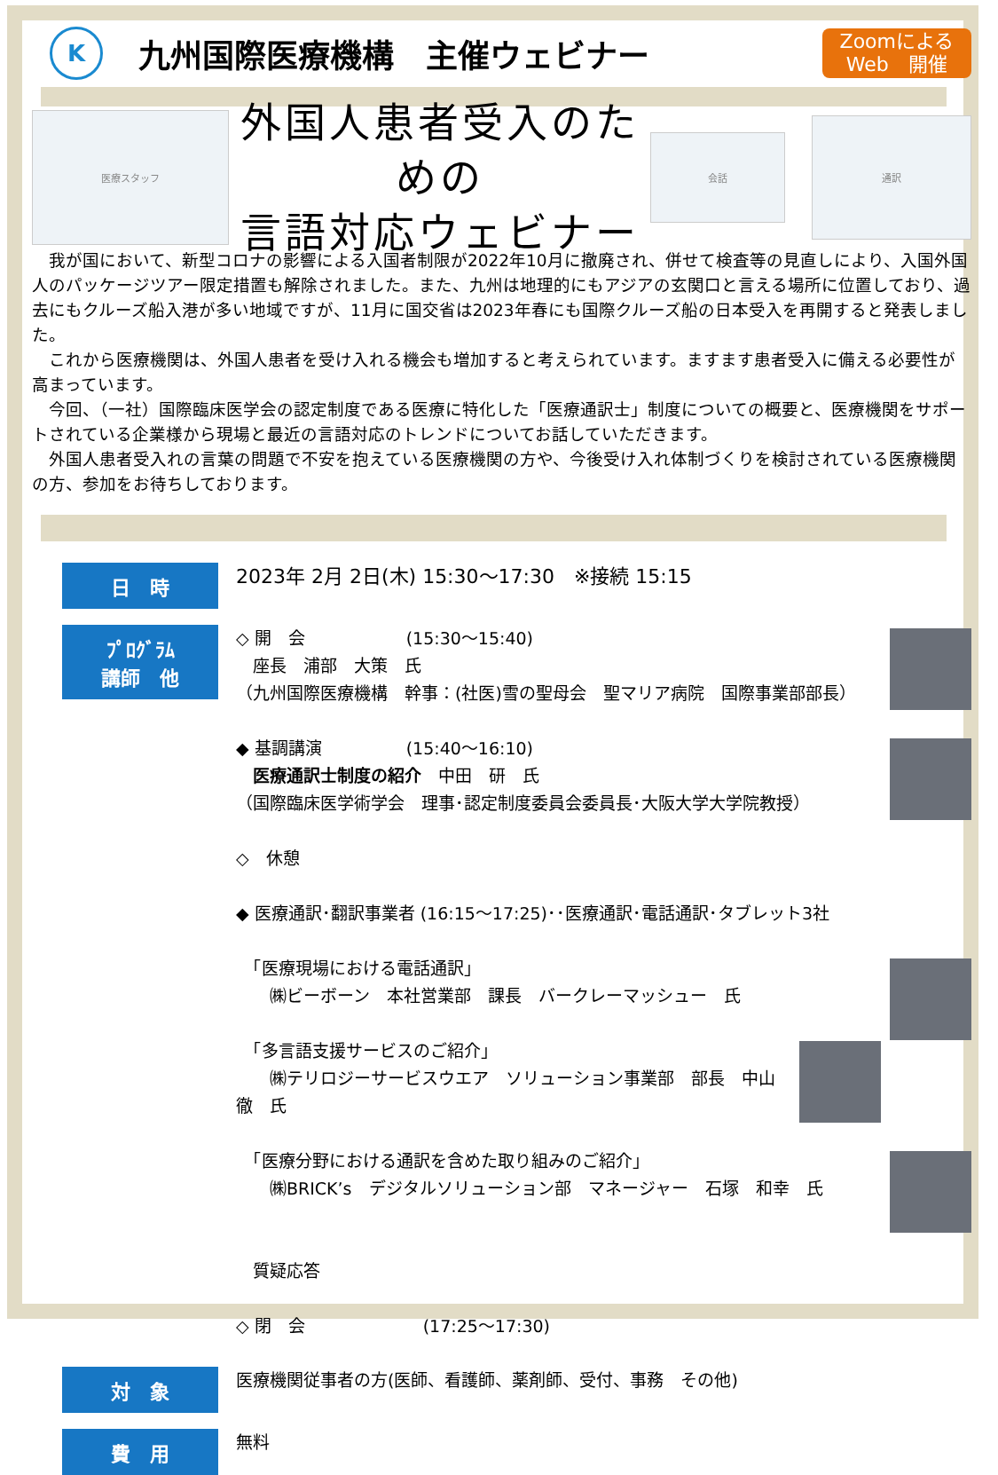K
九州国際医療機構　主催ウェビナー
Zoomによる
Web　開催
医療スタッフ
外国人患者受入のための
言語対応ウェビナー
会話
通訳
　我が国において、新型コロナの影響による入国者制限が2022年10月に撤廃され、併せて検査等の見直しにより、入国外国人のパッケージツアー限定措置も解除されました。また、九州は地理的にもアジアの玄関口と言える場所に位置しており、過去にもクルーズ船入港が多い地域ですが、11月に国交省は2023年春にも国際クルーズ船の日本受入を再開すると発表しました。
　これから医療機関は、外国人患者を受け入れる機会も増加すると考えられています。ますます患者受入に備える必要性が高まっています。
　今回、（一社）国際臨床医学会の認定制度である医療に特化した「医療通訳士」制度についての概要と、医療機関をサポートされている企業様から現場と最近の言語対応のトレンドについてお話していただきます。
　外国人患者受入れの言葉の問題で不安を抱えている医療機関の方や、今後受け入れ体制づくりを検討されている医療機関の方、参加をお待ちしております。
日　時
2023年 2月 2日(木) 15:30～17:30　※接続 15:15
ﾌﾟﾛｸﾞﾗﾑ
講師　他
◇ 開　会　　　　　　(15:30～15:40)
　座長　浦部　大策　氏
（九州国際医療機構　幹事：(社医)雪の聖母会　聖マリア病院　国際事業部部長）
◆ 基調講演　　　　　(15:40～16:10)
　医療通訳士制度の紹介　中田　研　氏
（国際臨床医学術学会　理事･認定制度委員会委員長･大阪大学大学院教授）
◇　休憩
◆ 医療通訳･翻訳事業者 (16:15～17:25)･･医療通訳･電話通訳･タブレット3社
　「医療現場における電話通訳」
　　㈱ビーボーン　本社営業部　課長　バークレーマッシュー　氏
　「多言語支援サービスのご紹介」
　　㈱テリロジーサービスウエア　ソリューション事業部　部長　中山　徹　氏
　「医療分野における通訳を含めた取り組みのご紹介」
　　㈱BRICK’s　デジタルソリューション部　マネージャー　石塚　和幸　氏
　質疑応答
◇ 閉　会　　　　　　　(17:25～17:30)
対　象
医療機関従事者の方(医師、看護師、薬剤師、受付、事務　その他)
費　用
無料